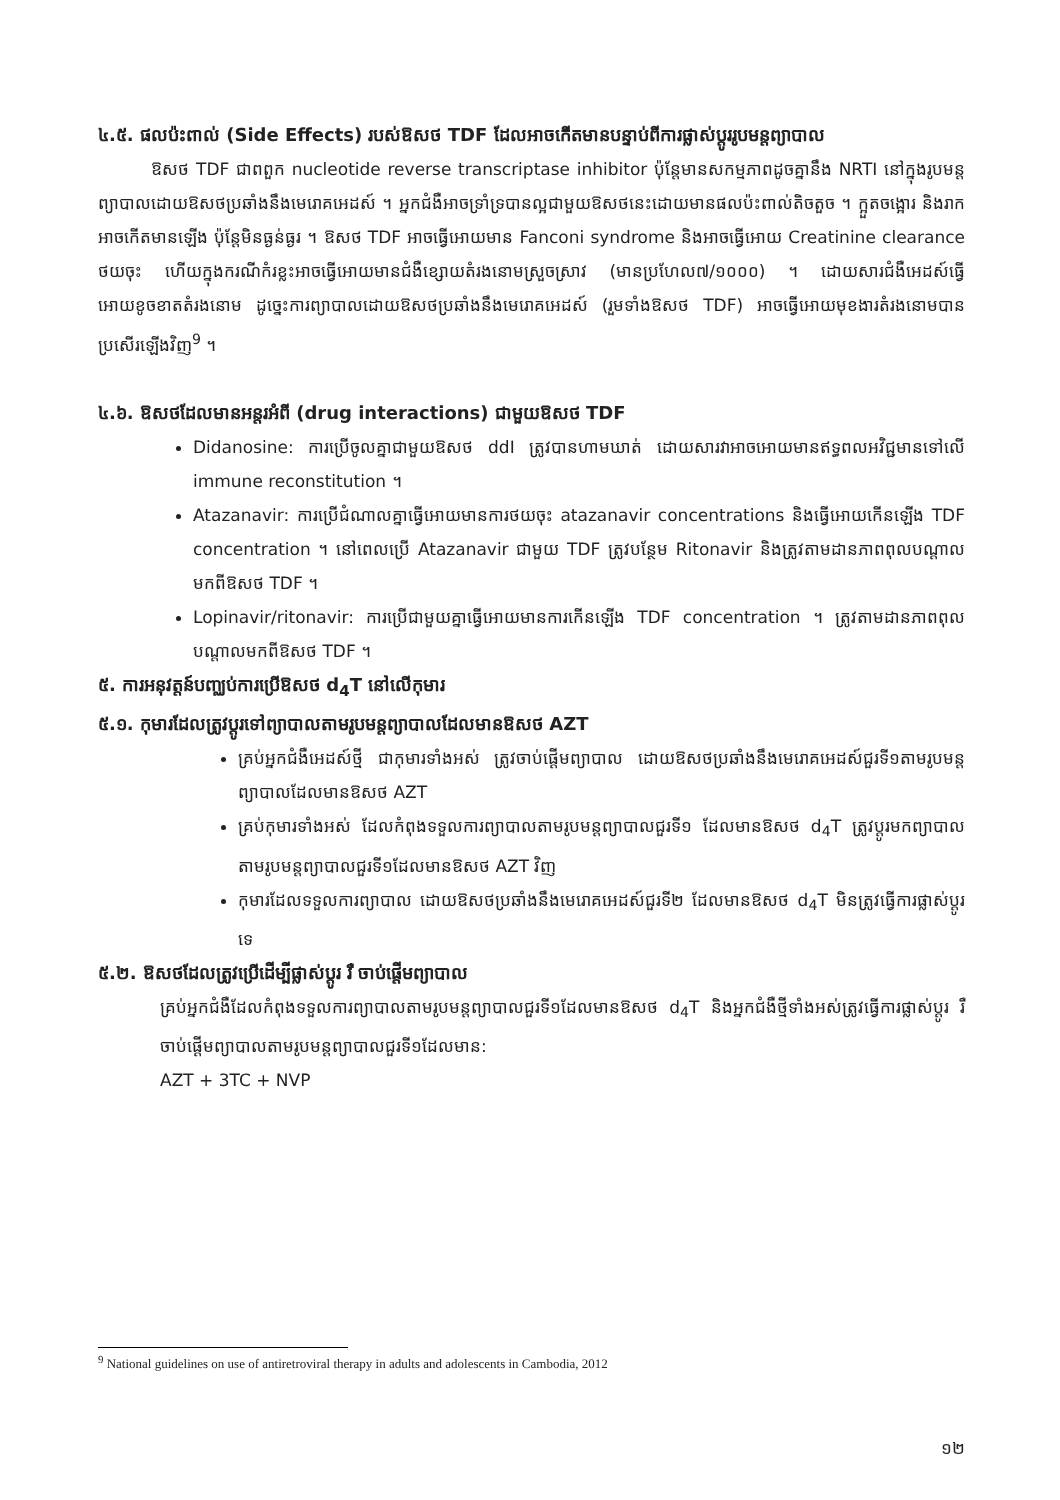៤.៥. ផលប៉ះពាល់ (Side Effects) របស់ឱសថ TDF ដែលអាចកើតមានបន្ទាប់ពីការផ្លាស់ប្តូររូបមន្តព្យាបាល
ឱសថ TDF ជាពពួក nucleotide reverse transcriptase inhibitor ប៉ុន្តែមានសកម្មភាពដូចគ្នានឹង NRTI នៅក្នុងរូបមន្តព្យាបាលដោយឱសថប្រឆាំងនឹងមេរោគអេដស៍ ។ អ្នកជំងឺអាចទ្រាំទ្របានល្អជាមួយឱសថនេះដោយមានផលប៉ះពាល់តិចតួច ។ ក្អួតចង្អោរ និងរាកអាចកើតមានឡើង ប៉ុន្តែមិនធ្ងន់ធ្ងរ ។ ឱសថ TDF អាចធ្វើអោយមាន Fanconi syndrome និងអាចធ្វើអោយ Creatinine clearance ថយចុះ ហើយក្នុងករណីកំរខ្លះអាចធ្វើអោយមានជំងឺខ្សោយតំរងនោមស្រួចស្រាវ (មានប្រហែល៧/១០០០) ។ ដោយសារជំងឺអេដស៍ធ្វើអោយខូចខាតតំរងនោម ដូច្នេះការព្យាបាលដោយឱសថប្រឆាំងនឹងមេរោគអេដស៍ (រួមទាំងឱសថ TDF) អាចធ្វើអោយមុខងារតំរងនោមបានប្រសើរឡើងវិញ<sup>9</sup> ។
៤.៦. ឱសថដែលមានអន្តរអំពី (drug interactions) ជាមួយឱសថ TDF
Didanosine: ការប្រើចូលគ្នាជាមួយឱសថ ddI ត្រូវបានហាមឃាត់ ដោយសារវាអាចអោយមានឥទ្ធពលអវិជ្ជមានទៅលើ immune reconstitution ។
Atazanavir: ការប្រើជំណាលគ្នាធ្វើអោយមានការថយចុះ atazanavir concentrations និងធ្វើអោយកើនឡើង TDF concentration ។ នៅពេលប្រើ Atazanavir ជាមួយ TDF ត្រូវបន្ថែម Ritonavir និងត្រូវតាមដានភាពពុលបណ្តាលមកពីឱសថ TDF ។
Lopinavir/ritonavir: ការប្រើជាមួយគ្នាធ្វើអោយមានការកើនឡើង TDF concentration ។ ត្រូវតាមដានភាពពុលបណ្តាលមកពីឱសថ TDF ។
៥. ការអនុវត្តន៍បញ្ឈប់ការប្រើឱសថ d<sub>4</sub>T នៅលើកុមារ
៥.១. កុមារដែលត្រូវប្តូរទៅព្យាបាលតាមរូបមន្តព្យាបាលដែលមានឱសថ AZT
គ្រប់អ្នកជំងឺអេដស៍ថ្មី ជាកុមារទាំងអស់ ត្រូវចាប់ផ្តើមព្យាបាល ដោយឱសថប្រឆាំងនឹងមេរោគអេដស៍ជួរទី១តាមរូបមន្តព្យាបាលដែលមានឱសថ AZT
គ្រប់កុមារទាំងអស់ ដែលកំពុងទទួលការព្យាបាលតាមរូបមន្តព្យាបាលជួរទី១ ដែលមានឱសថ d<sub>4</sub>T ត្រូវប្តូរមកព្យាបាលតាមរូបមន្តព្យាបាលជួរទី១ដែលមានឱសថ AZT វិញ
កុមារដែលទទួលការព្យាបាល ដោយឱសថប្រឆាំងនឹងមេរោគអេដស៍ជួរទី២ ដែលមានឱសថ d<sub>4</sub>T មិនត្រូវធ្វើការផ្លាស់ប្តូរទេ
៥.២. ឱសថដែលត្រូវប្រើដើម្បីផ្លាស់ប្តូរ រឺ ចាប់ផ្តើមព្យាបាល
គ្រប់អ្នកជំងឺដែលកំពុងទទួលការព្យាបាលតាមរូបមន្តព្យាបាលជួរទី១ដែលមានឱសថ d<sub>4</sub>T និងអ្នកជំងឺថ្មីទាំងអស់ត្រូវធ្វើការផ្លាស់ប្តូរ រឺ ចាប់ផ្តើមព្យាបាលតាមរូបមន្តព្យាបាលជួរទី១ដែលមាន:
AZT + 3TC + NVP
<sup>9</sup> National guidelines on use of antiretroviral therapy in adults and adolescents in Cambodia, 2012
១២